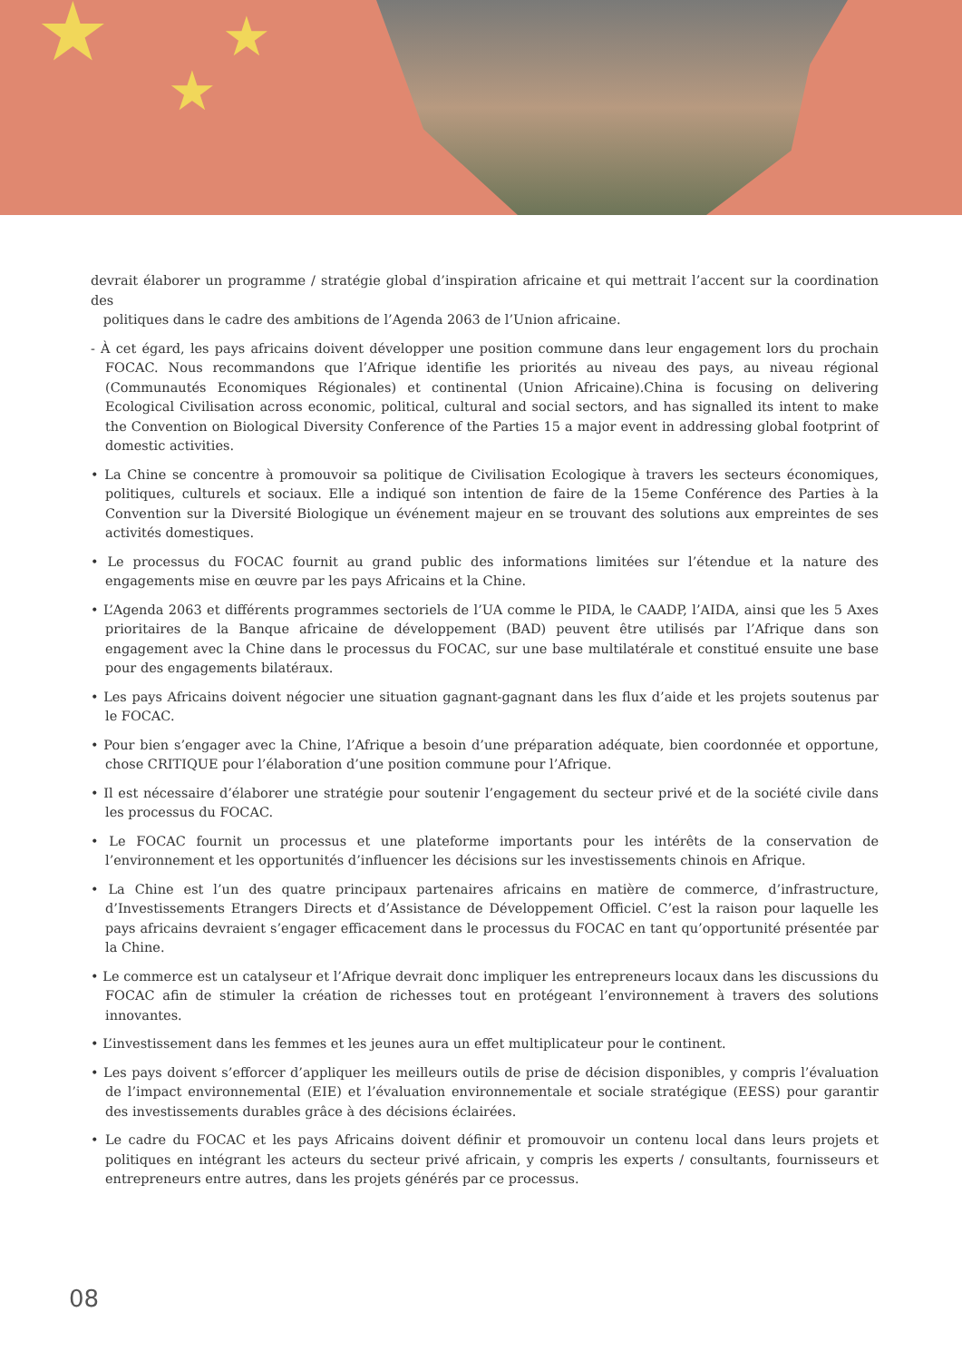★
★
★
devrait élaborer un programme / stratégie global d’inspiration africaine et qui mettrait l’accent sur la coordination des
politiques dans le cadre des ambitions de l’Agenda 2063 de l’Union africaine.
- À cet égard, les pays africains doivent développer une position commune dans leur engagement lors du prochain FOCAC. Nous recommandons que l’Afrique identifie les priorités au niveau des pays, au niveau régional (Communautés Economiques Régionales) et continental (Union Africaine).China is focusing on delivering Ecological Civilisation across economic, political, cultural and social sectors, and has signalled its intent to make the Convention on Biological Diversity Conference of the Parties 15 a major event in addressing global footprint of domestic activities.
• La Chine se concentre à promouvoir sa politique de Civilisation Ecologique à travers les secteurs économiques, politiques, culturels et sociaux. Elle a indiqué son intention de faire de la 15eme Conférence des Parties à la Convention sur la Diversité Biologique un événement majeur en se trouvant des solutions aux empreintes de ses activités domestiques.
• Le processus du FOCAC fournit au grand public des informations limitées sur l’étendue et la nature des engagements mise en œuvre par les pays Africains et la Chine.
• L’Agenda 2063 et différents programmes sectoriels de l’UA comme le PIDA, le CAADP, l’AIDA, ainsi que les 5 Axes prioritaires de la Banque africaine de développement (BAD) peuvent être utilisés par l’Afrique dans son engagement avec la Chine dans le processus du FOCAC, sur une base multilatérale et constitué ensuite une base pour des engagements bilatéraux.
• Les pays Africains doivent négocier une situation gagnant-gagnant dans les flux d’aide et les projets soutenus par le FOCAC.
• Pour bien s’engager avec la Chine, l’Afrique a besoin d’une préparation adéquate, bien coordonnée et opportune, chose CRITIQUE pour l’élaboration d’une position commune pour l’Afrique.
• Il est nécessaire d’élaborer une stratégie pour soutenir l’engagement du secteur privé et de la société civile dans les processus du FOCAC.
• Le FOCAC fournit un processus et une plateforme importants pour les intérêts de la conservation de l’environnement et les opportunités d’influencer les décisions sur les investissements chinois en Afrique.
• La Chine est l’un des quatre principaux partenaires africains en matière de commerce, d’infrastructure, d’Investissements Etrangers Directs et d’Assistance de Développement Officiel. C’est la raison pour laquelle les pays africains devraient s’engager efficacement dans le processus du FOCAC en tant qu’opportunité présentée par la Chine.
• Le commerce est un catalyseur et l’Afrique devrait donc impliquer les entrepreneurs locaux dans les discussions du FOCAC afin de stimuler la création de richesses tout en protégeant l’environnement à travers des solutions innovantes.
• L’investissement dans les femmes et les jeunes aura un effet multiplicateur pour le continent.
• Les pays doivent s’efforcer d’appliquer les meilleurs outils de prise de décision disponibles, y compris l’évaluation de l’impact environnemental (EIE) et l’évaluation environnementale et sociale stratégique (EESS) pour garantir des investissements durables grâce à des décisions éclairées.
• Le cadre du FOCAC et les pays Africains doivent définir et promouvoir un contenu local dans leurs projets et politiques en intégrant les acteurs du secteur privé africain, y compris les experts / consultants, fournisseurs et entrepreneurs entre autres, dans les projets générés par ce processus.
08